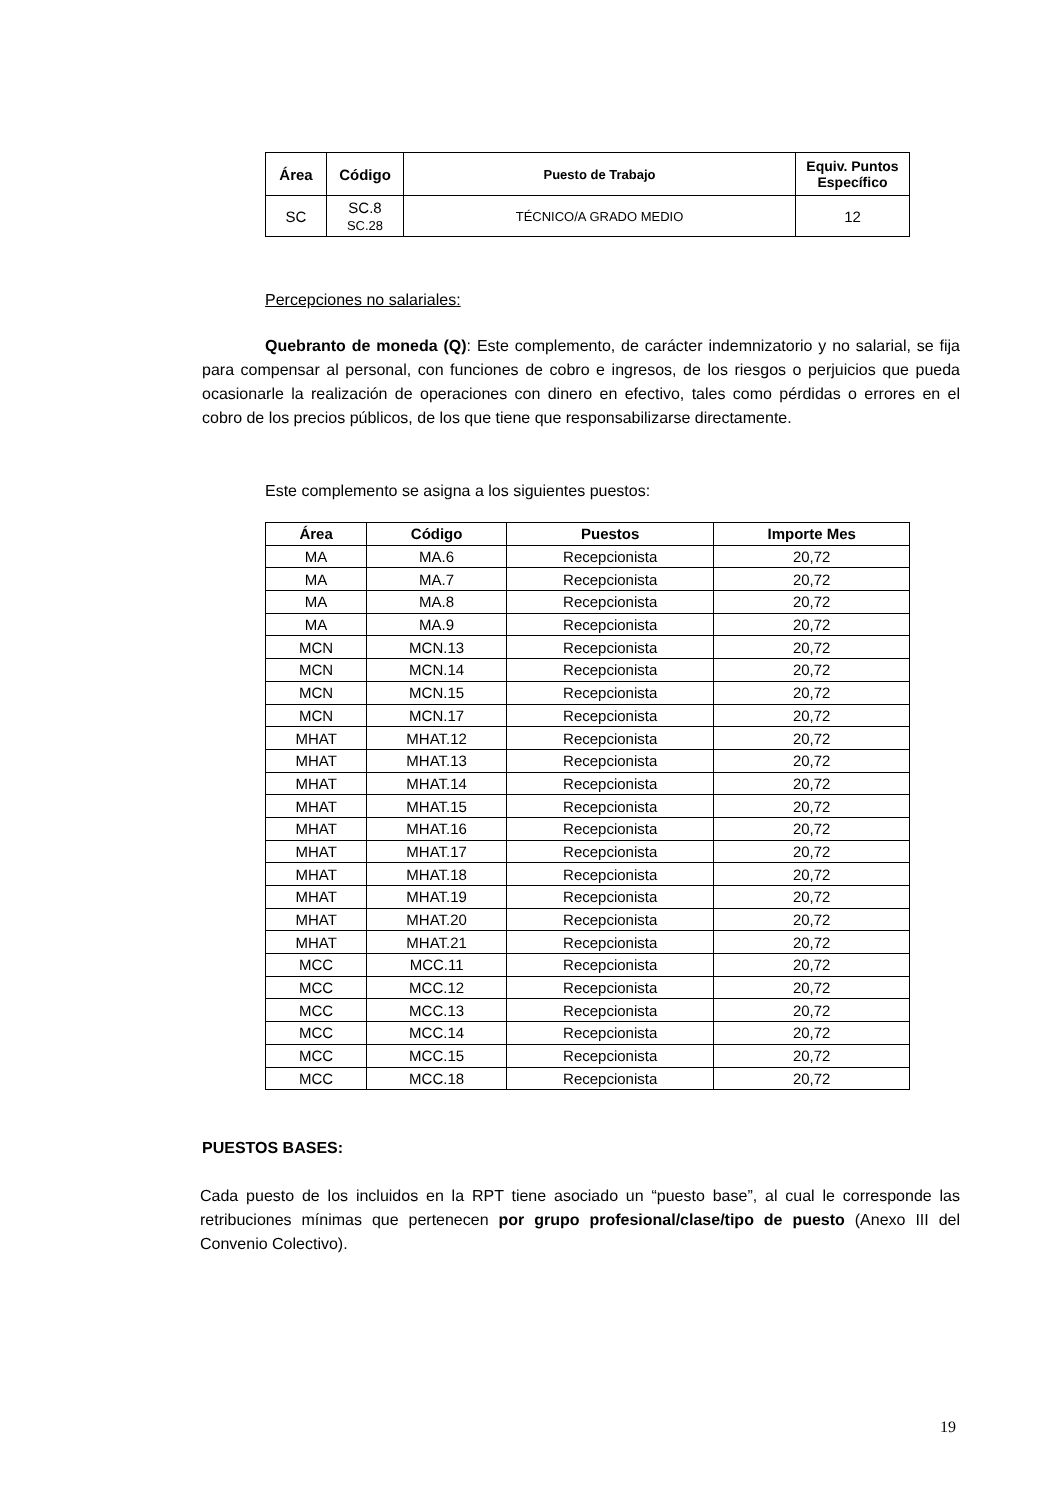| Área | Código | Puesto de Trabajo | Equiv. Puntos Específico |
| --- | --- | --- | --- |
| SC | SC.8 SC.28 | TÉCNICO/A GRADO MEDIO | 12 |
Percepciones no salariales:
Quebranto de moneda (Q): Este complemento, de carácter indemnizatorio y no salarial, se fija para compensar al personal, con funciones de cobro e ingresos, de los riesgos o perjuicios que pueda ocasionarle la realización de operaciones con dinero en efectivo, tales como pérdidas o errores en el cobro de los precios públicos, de los que tiene que responsabilizarse directamente.
Este complemento se asigna a los siguientes puestos:
| Área | Código | Puestos | Importe Mes |
| --- | --- | --- | --- |
| MA | MA.6 | Recepcionista | 20,72 |
| MA | MA.7 | Recepcionista | 20,72 |
| MA | MA.8 | Recepcionista | 20,72 |
| MA | MA.9 | Recepcionista | 20,72 |
| MCN | MCN.13 | Recepcionista | 20,72 |
| MCN | MCN.14 | Recepcionista | 20,72 |
| MCN | MCN.15 | Recepcionista | 20,72 |
| MCN | MCN.17 | Recepcionista | 20,72 |
| MHAT | MHAT.12 | Recepcionista | 20,72 |
| MHAT | MHAT.13 | Recepcionista | 20,72 |
| MHAT | MHAT.14 | Recepcionista | 20,72 |
| MHAT | MHAT.15 | Recepcionista | 20,72 |
| MHAT | MHAT.16 | Recepcionista | 20,72 |
| MHAT | MHAT.17 | Recepcionista | 20,72 |
| MHAT | MHAT.18 | Recepcionista | 20,72 |
| MHAT | MHAT.19 | Recepcionista | 20,72 |
| MHAT | MHAT.20 | Recepcionista | 20,72 |
| MHAT | MHAT.21 | Recepcionista | 20,72 |
| MCC | MCC.11 | Recepcionista | 20,72 |
| MCC | MCC.12 | Recepcionista | 20,72 |
| MCC | MCC.13 | Recepcionista | 20,72 |
| MCC | MCC.14 | Recepcionista | 20,72 |
| MCC | MCC.15 | Recepcionista | 20,72 |
| MCC | MCC.18 | Recepcionista | 20,72 |
PUESTOS BASES:
Cada puesto de los incluidos en la RPT tiene asociado un “puesto base”, al cual le corresponde las retribuciones mínimas que pertenecen por grupo profesional/clase/tipo de puesto (Anexo III del Convenio Colectivo).
19